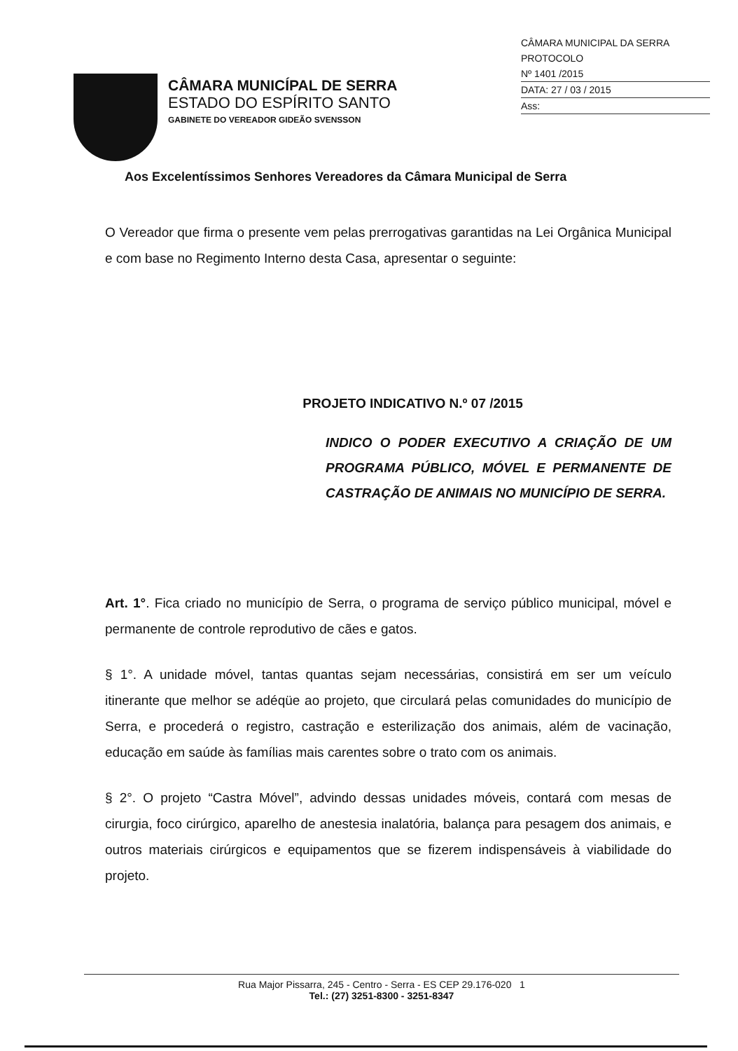CÂMARA MUNICÍPAL DE SERRA
ESTADO DO ESPÍRITO SANTO
GABINETE DO VEREADOR GIDEÃO SVENSSON
CÂMARA MUNICIPAL DA SERRA
PROTOCOLO
Nº 1401 /2015
DATA: 27 / 03 / 2015
Ass:
Aos Excelentíssimos Senhores Vereadores da Câmara Municipal de Serra
O Vereador que firma o presente vem pelas prerrogativas garantidas na Lei Orgânica Municipal e com base no Regimento Interno desta Casa, apresentar o seguinte:
PROJETO INDICATIVO N.º 07 /2015
INDICO O PODER EXECUTIVO A CRIAÇÃO DE UM PROGRAMA PÚBLICO, MÓVEL E PERMANENTE DE CASTRAÇÃO DE ANIMAIS NO MUNICÍPIO DE SERRA.
Art. 1°. Fica criado no município de Serra, o programa de serviço público municipal, móvel e permanente de controle reprodutivo de cães e gatos.
§ 1°. A unidade móvel, tantas quantas sejam necessárias, consistirá em ser um veículo itinerante que melhor se adéqüe ao projeto, que circulará pelas comunidades do município de Serra, e procederá o registro, castração e esterilização dos animais, além de vacinação, educação em saúde às famílias mais carentes sobre o trato com os animais.
§ 2°. O projeto “Castra Móvel”, advindo dessas unidades móveis, contará com mesas de cirurgia, foco cirúrgico, aparelho de anestesia inalatória, balança para pesagem dos animais, e outros materiais cirúrgicos e equipamentos que se fizerem indispensáveis à viabilidade do projeto.
Rua Major Pissarra, 245 - Centro - Serra - ES CEP 29.176-020 1
Tel.: (27) 3251-8300 - 3251-8347